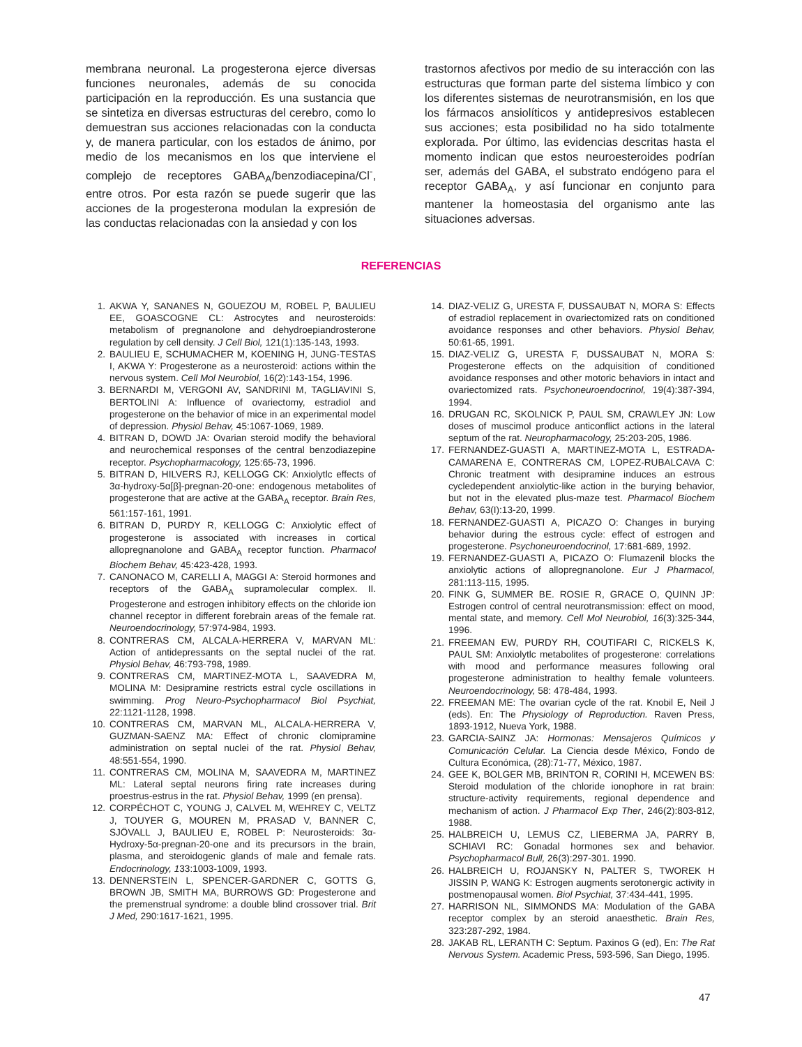membrana neuronal. La progesterona ejerce diversas funciones neuronales, además de su conocida participación en la reproducción. Es una sustancia que se sintetiza en diversas estructuras del cerebro, como lo demuestran sus acciones relacionadas con la conducta y, de manera particular, con los estados de ánimo, por medio de los mecanismos en los que interviene el complejo de receptores GABA<sub>A</sub>/benzodiacepina/Cl<sup>-</sup>, entre otros. Por esta razón se puede sugerir que las acciones de la progesterona modulan la expresión de las conductas relacionadas con la ansiedad y con los
trastornos afectivos por medio de su interacción con las estructuras que forman parte del sistema límbico y con los diferentes sistemas de neurotransmisión, en los que los fármacos ansiolíticos y antidepresivos establecen sus acciones; esta posibilidad no ha sido totalmente explorada. Por último, las evidencias descritas hasta el momento indican que estos neuroesteroides podrían ser, además del GABA, el substrato endógeno para el receptor GABA<sub>A</sub>, y así funcionar en conjunto para mantener la homeostasia del organismo ante las situaciones adversas.
REFERENCIAS
1. AKWA Y, SANANES N, GOUEZOU M, ROBEL P, BAULIEU EE, GOASCOGNE CL: Astrocytes and neurosteroids: metabolism of pregnanolone and dehydroepiandrosterone regulation by cell density. J Cell Biol, 121(1):135-143, 1993.
2. BAULIEU E, SCHUMACHER M, KOENING H, JUNG-TESTAS I, AKWA Y: Progesterone as a neurosteroid: actions within the nervous system. Cell Mol Neurobiol, 16(2):143-154, 1996.
3. BERNARDI M, VERGONI AV, SANDRINI M, TAGLIAVINI S, BERTOLINI A: Influence of ovariectomy, estradiol and progesterone on the behavior of mice in an experimental model of depression. Physiol Behav, 45:1067-1069, 1989.
4. BITRAN D, DOWD JA: Ovarian steroid modify the behavioral and neurochemical responses of the central benzodiazepine receptor. Psychopharmacology, 125:65-73, 1996.
5. BITRAN D, HILVERS RJ, KELLOGG CK: Anxiolytlc effects of 3α-hydroxy-5α[β]-pregnan-20-one: endogenous metabolites of progesterone that are active at the GABA<sub>A</sub> receptor. Brain Res, 561:157-161, 1991.
6. BITRAN D, PURDY R, KELLOGG C: Anxiolytic effect of progesterone is associated with increases in cortical allopregnanolone and GABA<sub>A</sub> receptor function. Pharmacol Biochem Behav, 45:423-428, 1993.
7. CANONACO M, CARELLI A, MAGGI A: Steroid hormones and receptors of the GABA<sub>A</sub> supramolecular complex. II. Progesterone and estrogen inhibitory effects on the chloride ion channel receptor in different forebrain areas of the female rat. Neuroendocrinology, 57:974-984, 1993.
8. CONTRERAS CM, ALCALA-HERRERA V, MARVAN ML: Action of antidepressants on the septal nuclei of the rat. Physiol Behav, 46:793-798, 1989.
9. CONTRERAS CM, MARTINEZ-MOTA L, SAAVEDRA M, MOLINA M: Desipramine restricts estral cycle oscillations in swimming. Prog Neuro-Psychopharmacol Biol Psychiat, 22:1121-1128, 1998.
10. CONTRERAS CM, MARVAN ML, ALCALA-HERRERA V, GUZMAN-SAENZ MA: Effect of chronic clomipramine administration on septal nuclei of the rat. Physiol Behav, 48:551-554, 1990.
11. CONTRERAS CM, MOLINA M, SAAVEDRA M, MARTINEZ ML: Lateral septal neurons firing rate increases during proestrus-estrus in the rat. Physiol Behav, 1999 (en prensa).
12. CORPÉCHOT C, YOUNG J, CALVEL M, WEHREY C, VELTZ J, TOUYER G, MOUREN M, PRASAD V, BANNER C, SJÖVALL J, BAULIEU E, ROBEL P: Neurosteroids: 3α-Hydroxy-5α-pregnan-20-one and its precursors in the brain, plasma, and steroidogenic glands of male and female rats. Endocrinology, 133:1003-1009, 1993.
13. DENNERSTEIN L, SPENCER-GARDNER C, GOTTS G, BROWN JB, SMITH MA, BURROWS GD: Progesterone and the premenstrual syndrome: a double blind crossover trial. Brit J Med, 290:1617-1621, 1995.
14. DIAZ-VELIZ G, URESTA F, DUSSAUBAT N, MORA S: Effects of estradiol replacement in ovariectomized rats on conditioned avoidance responses and other behaviors. Physiol Behav, 50:61-65, 1991.
15. DIAZ-VELIZ G, URESTA F, DUSSAUBAT N, MORA S: Progesterone effects on the adquisition of conditioned avoidance responses and other motoric behaviors in intact and ovariectomized rats. Psychoneuroendocrinol, 19(4):387-394, 1994.
16. DRUGAN RC, SKOLNICK P, PAUL SM, CRAWLEY JN: Low doses of muscimol produce anticonflict actions in the lateral septum of the rat. Neuropharmacology, 25:203-205, 1986.
17. FERNANDEZ-GUASTI A, MARTINEZ-MOTA L, ESTRADA-CAMARENA E, CONTRERAS CM, LOPEZ-RUBALCAVA C: Chronic treatment with desipramine induces an estrous cycledependent anxiolytic-like action in the burying behavior, but not in the elevated plus-maze test. Pharmacol Biochem Behav, 63(I):13-20, 1999.
18. FERNANDEZ-GUASTI A, PICAZO O: Changes in burying behavior during the estrous cycle: effect of estrogen and progesterone. Psychoneuroendocrinol, 17:681-689, 1992.
19. FERNANDEZ-GUASTI A, PICAZO O: Flumazenil blocks the anxiolytic actions of allopregnanolone. Eur J Pharmacol, 281:113-115, 1995.
20. FINK G, SUMMER BE. ROSIE R, GRACE O, QUINN JP: Estrogen control of central neurotransmission: effect on mood, mental state, and memory. Cell Mol Neurobiol, 16(3):325-344, 1996.
21. FREEMAN EW, PURDY RH, COUTIFARI C, RICKELS K, PAUL SM: Anxiolytlc metabolites of progesterone: correlations with mood and performance measures following oral progesterone administration to healthy female volunteers. Neuroendocrinology, 58: 478-484, 1993.
22. FREEMAN ME: The ovarian cycle of the rat. Knobil E, Neil J (eds). En: The Physiology of Reproduction. Raven Press, 1893-1912, Nueva York, 1988.
23. GARCIA-SAINZ JA: Hormonas: Mensajeros Químicos y Comunicación Celular. La Ciencia desde México, Fondo de Cultura Económica, (28):71-77, México, 1987.
24. GEE K, BOLGER MB, BRINTON R, CORINI H, MCEWEN BS: Steroid modulation of the chloride ionophore in rat brain: structure-activity requirements, regional dependence and mechanism of action. J Pharmacol Exp Ther, 246(2):803-812, 1988.
25. HALBREICH U, LEMUS CZ, LIEBERMA JA, PARRY B, SCHIAVI RC: Gonadal hormones sex and behavior. Psychopharmacol Bull, 26(3):297-301. 1990.
26. HALBREICH U, ROJANSKY N, PALTER S, TWOREK H JISSIN P, WANG K: Estrogen augments serotonergic activity in postmenopausal women. Biol Psychiat, 37:434-441, 1995.
27. HARRISON NL, SIMMONDS MA: Modulation of the GABA receptor complex by an steroid anaesthetic. Brain Res, 323:287-292, 1984.
28. JAKAB RL, LERANTH C: Septum. Paxinos G (ed), En: The Rat Nervous System. Academic Press, 593-596, San Diego, 1995.
47